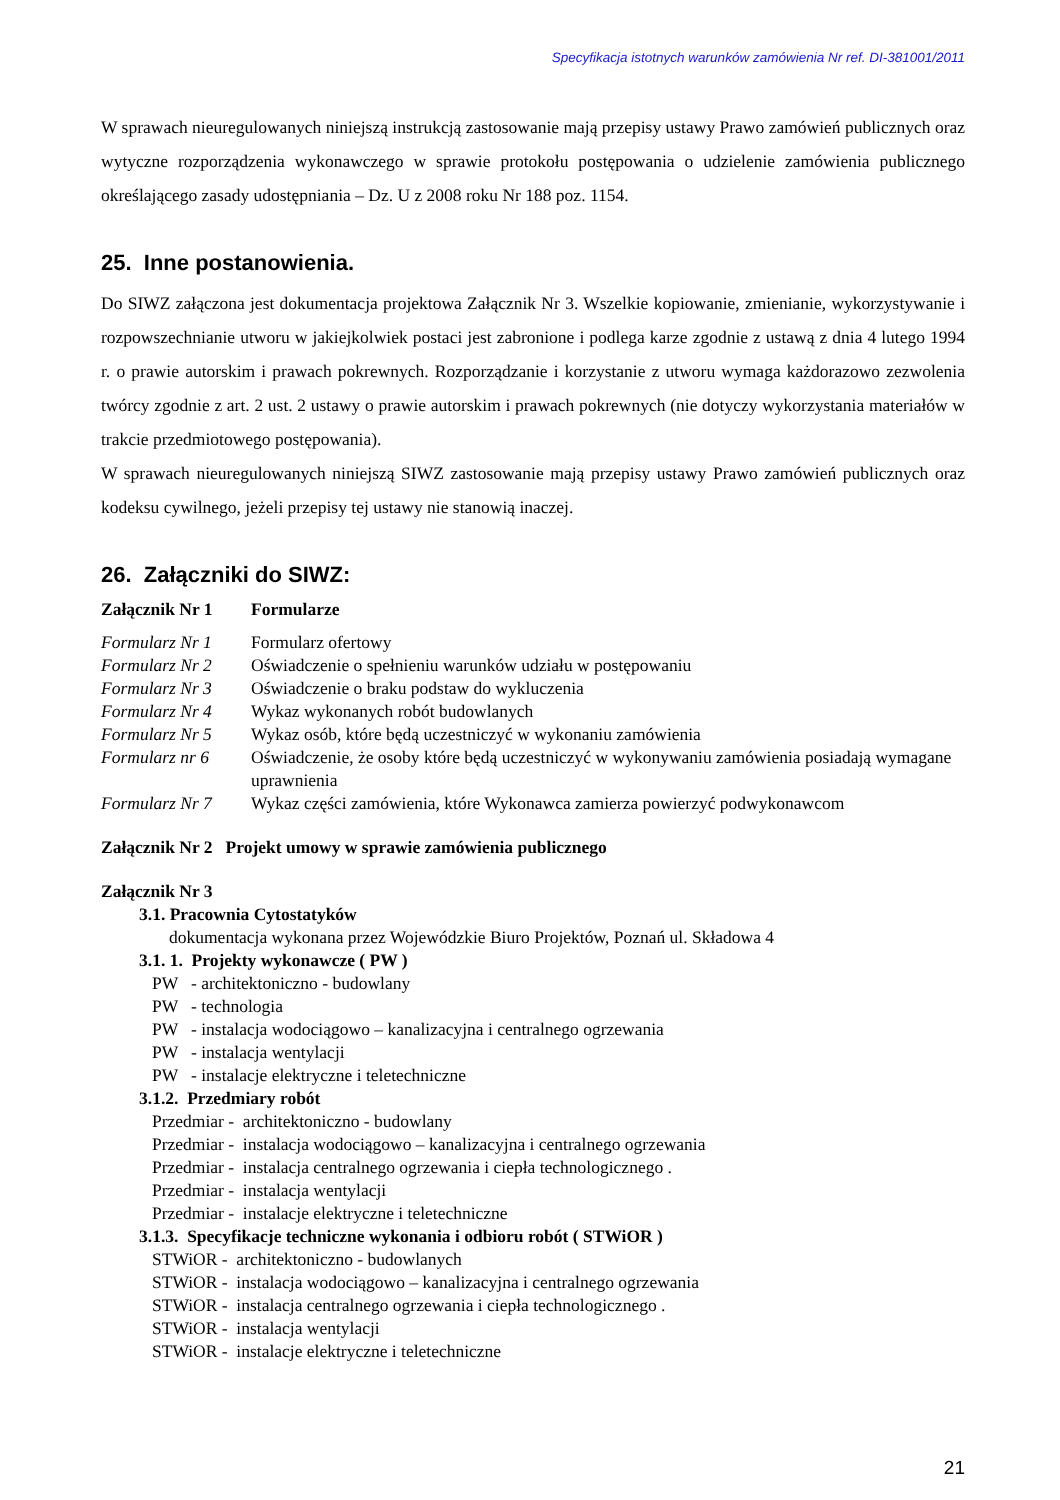Specyfikacja istotnych warunków zamówienia Nr ref. DI-381001/2011
W sprawach nieuregulowanych niniejszą instrukcją zastosowanie mają przepisy ustawy Prawo zamówień publicznych oraz wytyczne rozporządzenia wykonawczego w sprawie protokołu postępowania o udzielenie zamówienia publicznego określającego zasady udostępniania – Dz. U z 2008 roku Nr 188 poz. 1154.
25. Inne postanowienia.
Do SIWZ załączona jest dokumentacja projektowa Załącznik Nr 3. Wszelkie kopiowanie, zmienianie, wykorzystywanie i rozpowszechnianie utworu w jakiejkolwiek postaci jest zabronione i podlega karze zgodnie z ustawą z dnia 4 lutego 1994 r. o prawie autorskim i prawach pokrewnych. Rozporządzanie i korzystanie z utworu wymaga każdorazowo zezwolenia twórcy zgodnie z art. 2 ust. 2 ustawy o prawie autorskim i prawach pokrewnych (nie dotyczy wykorzystania materiałów w trakcie przedmiotowego postępowania).
W sprawach nieuregulowanych niniejszą SIWZ zastosowanie mają przepisy ustawy Prawo zamówień publicznych oraz kodeksu cywilnego, jeżeli przepisy tej ustawy nie stanowią inaczej.
26. Załączniki do SIWZ:
Załącznik Nr 1 Formularze
Formularz Nr 1 Formularz ofertowy
Formularz Nr 2 Oświadczenie o spełnieniu warunków udziału w postępowaniu
Formularz Nr 3 Oświadczenie o braku podstaw do wykluczenia
Formularz Nr 4 Wykaz wykonanych robót budowlanych
Formularz Nr 5 Wykaz osób, które będą uczestniczyć w wykonaniu zamówienia
Formularz nr 6 Oświadczenie, że osoby które będą uczestniczyć w wykonywaniu zamówienia posiadają wymagane uprawnienia
Formularz Nr 7 Wykaz części zamówienia, które Wykonawca zamierza powierzyć podwykonawcom
Załącznik Nr 2 Projekt umowy w sprawie zamówienia publicznego
Załącznik Nr 3
3.1. Pracownia Cytostatyków
dokumentacja wykonana przez Wojewódzkie Biuro Projektów, Poznań ul. Składowa 4
3.1. 1. Projekty wykonawcze ( PW )
PW - architektoniczno - budowlany
PW - technologia
PW - instalacja wodociągowo – kanalizacyjna i centralnego ogrzewania
PW - instalacja wentylacji
PW - instalacje elektryczne i teletechniczne
3.1.2. Przedmiary robót
Przedmiar - architektoniczno - budowlany
Przedmiar - instalacja wodociągowo – kanalizacyjna i centralnego ogrzewania
Przedmiar - instalacja centralnego ogrzewania i ciepła technologicznego .
Przedmiar - instalacja wentylacji
Przedmiar - instalacje elektryczne i teletechniczne
3.1.3. Specyfikacje techniczne wykonania i odbioru robót ( STWiOR )
STWiOR - architektoniczno - budowlanych
STWiOR - instalacja wodociągowo – kanalizacyjna i centralnego ogrzewania
STWiOR - instalacja centralnego ogrzewania i ciepła technologicznego .
STWiOR - instalacja wentylacji
STWiOR - instalacje elektryczne i teletechniczne
21